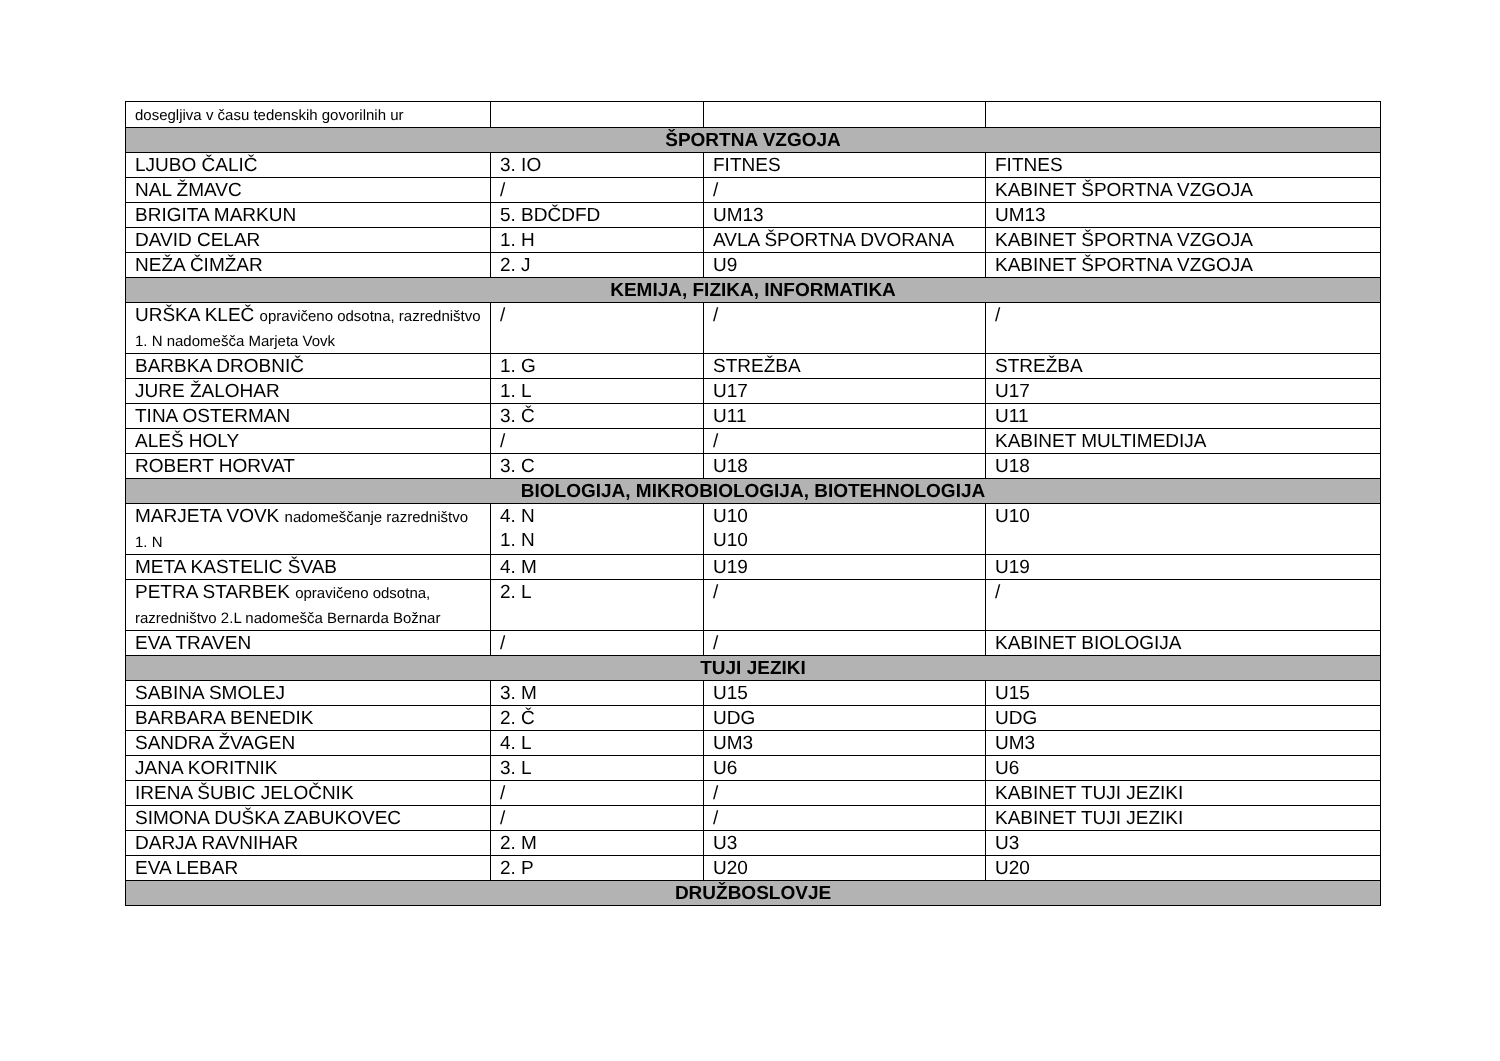| dosegljiva v času tedenskih govorilnih ur | | | |
| ŠPORTNA VZGOJA | | | |
| LJUBO ČALIČ | 3. IO | FITNES | FITNES |
| NAL ŽMAVC | / | / | KABINET ŠPORTNA VZGOJA |
| BRIGITA MARKUN | 5. BDČDFD | UM13 | UM13 |
| DAVID CELAR | 1. H | AVLA ŠPORTNA DVORANA | KABINET ŠPORTNA VZGOJA |
| NEŽA ČIMŽAR | 2. J | U9 | KABINET ŠPORTNA VZGOJA |
| KEMIJA, FIZIKA, INFORMATIKA | | | |
| URŠKA KLEČ opravičeno odsotna, razredništvo 1. N nadomešča Marjeta Vovk | / | / | / |
| BARBKA DROBNIČ | 1. G | STREŽBA | STREŽBA |
| JURE ŽALOHAR | 1. L | U17 | U17 |
| TINA OSTERMAN | 3. Č | U11 | U11 |
| ALEŠ HOLY | / | / | KABINET MULTIMEDIJA |
| ROBERT HORVAT | 3. C | U18 | U18 |
| BIOLOGIJA, MIKROBIOLOGIJA, BIOTEHNOLOGIJA | | | |
| MARJETA VOVK nadomeščanje razredništvo 1. N | 4. N 1. N | U10 U10 | U10 |
| META KASTELIC ŠVAB | 4. M | U19 | U19 |
| PETRA STARBEK opravičeno odsotna, razredništvo 2.L nadomešča Bernarda Božnar | 2. L | / | / |
| EVA TRAVEN | / | / | KABINET BIOLOGIJA |
| TUJI JEZIKI | | | |
| SABINA SMOLEJ | 3. M | U15 | U15 |
| BARBARA BENEDIK | 2. Č | UDG | UDG |
| SANDRA ŽVAGEN | 4. L | UM3 | UM3 |
| JANA KORITNIK | 3. L | U6 | U6 |
| IRENA ŠUBIC JELOČNIK | / | / | KABINET TUJI JEZIKI |
| SIMONA DUŠKA ZABUKOVEC | / | / | KABINET TUJI JEZIKI |
| DARJA RAVNIHAR | 2. M | U3 | U3 |
| EVA LEBAR | 2. P | U20 | U20 |
| DRUŽBOSLOVJE | | | |